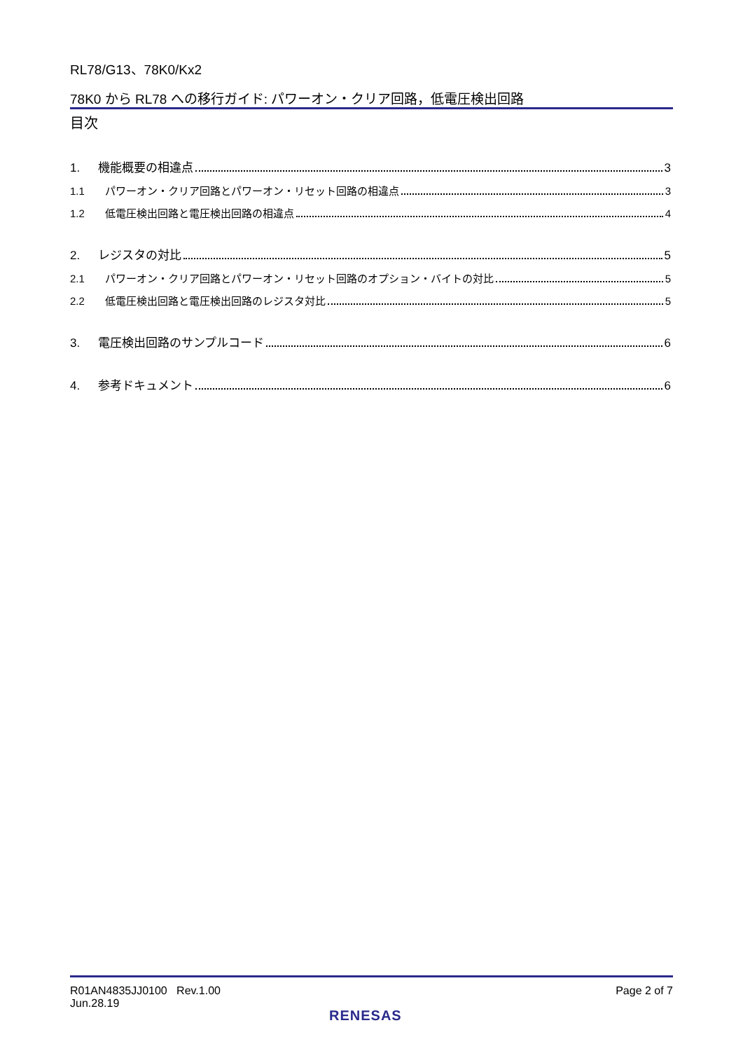RL78/G13、78K0/Kx2
78K0 から RL78 への移行ガイド: パワーオン・クリア回路，低電圧検出回路
目次
1. 機能概要の相違点 3
1.1 パワーオン・クリア回路とパワーオン・リセット回路の相違点 3
1.2 低電圧検出回路と電圧検出回路の相違点 4
2. レジスタの対比 5
2.1 パワーオン・クリア回路とパワーオン・リセット回路のオプション・バイトの対比 5
2.2 低電圧検出回路と電圧検出回路のレジスタ対比 5
3. 電圧検出回路のサンプルコード 6
4. 参考ドキュメント 6
R01AN4835JJ0100 Rev.1.00
Jun.28.19
Page 2 of 7
RENESAS